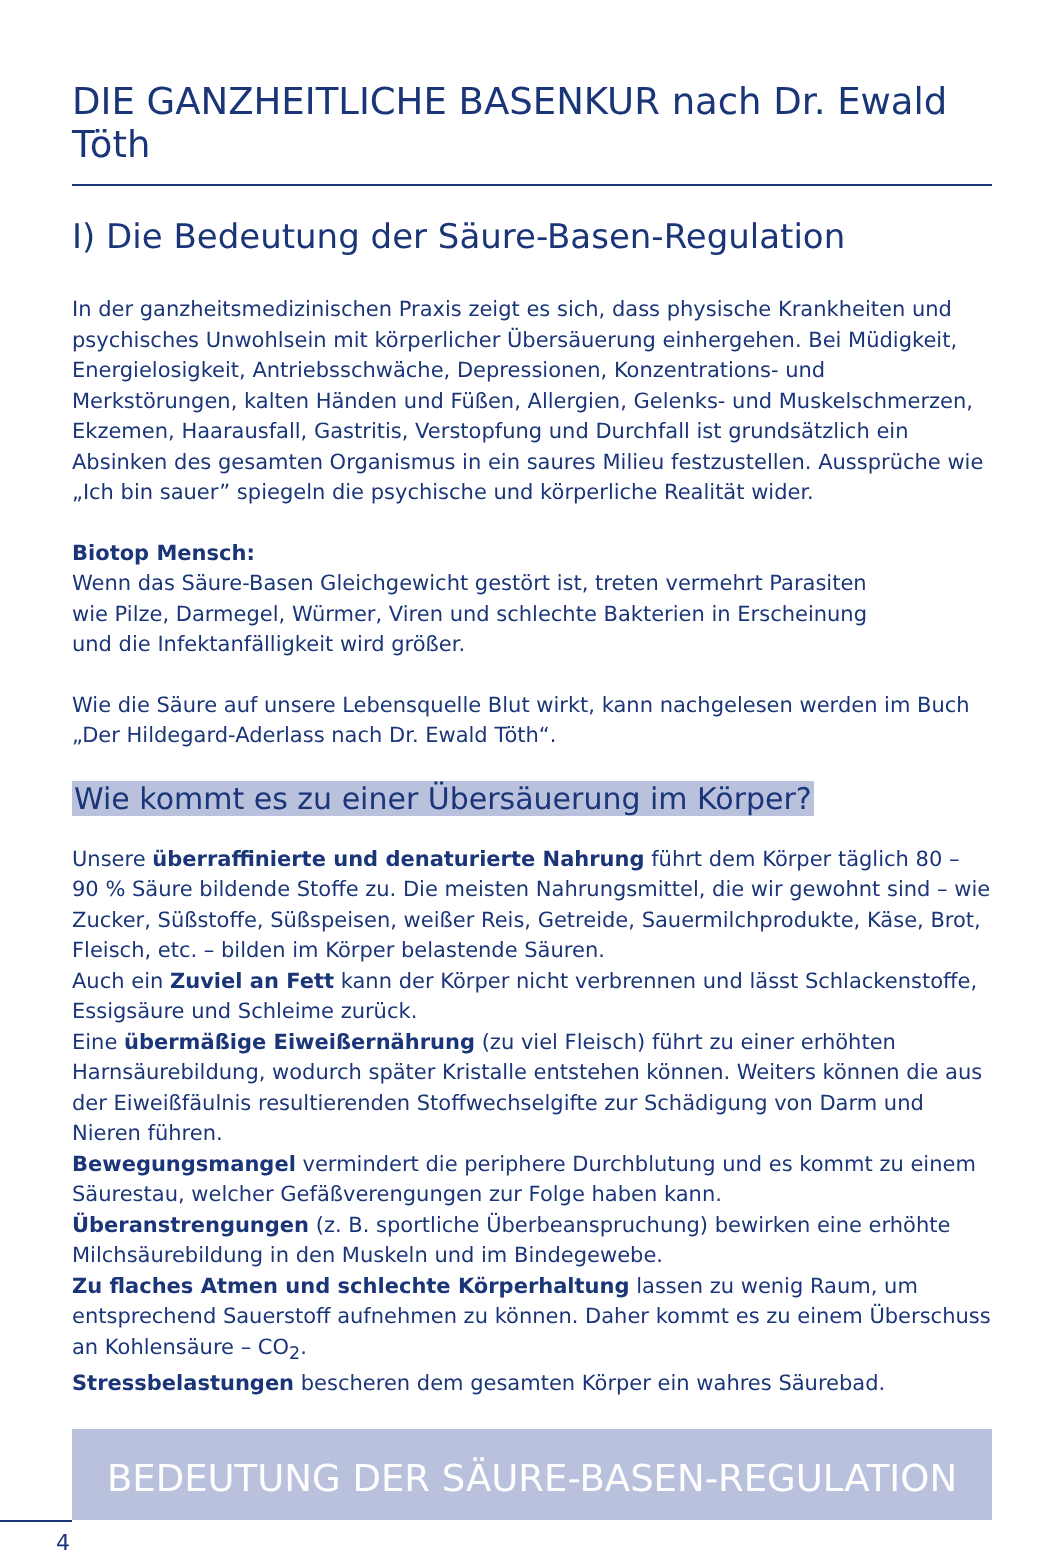DIE GANZHEITLICHE BASENKUR nach Dr. Ewald Töth
I) Die Bedeutung der Säure-Basen-Regulation
In der ganzheitsmedizinischen Praxis zeigt es sich, dass physische Krankheiten und psychisches Unwohlsein mit körperlicher Übersäuerung einhergehen. Bei Müdigkeit, Energielosigkeit, Antriebsschwäche, Depressionen, Konzentrations- und Merkstörungen, kalten Händen und Füßen, Allergien, Gelenks- und Muskelschmerzen, Ekzemen, Haarausfall, Gastritis, Verstopfung und Durchfall ist grundsätzlich ein Absinken des gesamten Organismus in ein saures Milieu festzustellen. Aussprüche wie „Ich bin sauer” spiegeln die psychische und körperliche Realität wider.
Biotop Mensch:
Wenn das Säure-Basen Gleichgewicht gestört ist, treten vermehrt Parasiten
wie Pilze, Darmegel, Würmer, Viren und schlechte Bakterien in Erscheinung
und die Infektanfälligkeit wird größer.
Wie die Säure auf unsere Lebensquelle Blut wirkt, kann nachgelesen werden im Buch „Der Hildegard-Aderlass nach Dr. Ewald Töth“.
Wie kommt es zu einer Übersäuerung im Körper?
Unsere überraffinierte und denaturierte Nahrung führt dem Körper täglich 80 – 90 % Säure bildende Stoffe zu. Die meisten Nahrungsmittel, die wir gewohnt sind – wie Zucker, Süßstoffe, Süßspeisen, weißer Reis, Getreide, Sauermilchprodukte, Käse, Brot, Fleisch, etc. – bilden im Körper belastende Säuren.
Auch ein Zuviel an Fett kann der Körper nicht verbrennen und lässt Schlackenstoffe, Essigsäure und Schleime zurück.
Eine übermäßige Eiweißernährung (zu viel Fleisch) führt zu einer erhöhten Harnsäurebildung, wodurch später Kristalle entstehen können. Weiters können die aus der Eiweißfäulnis resultierenden Stoffwechselgifte zur Schädigung von Darm und Nieren führen.
Bewegungsmangel vermindert die periphere Durchblutung und es kommt zu einem Säurestau, welcher Gefäßverengungen zur Folge haben kann.
Überanstrengungen (z. B. sportliche Überbeanspruchung) bewirken eine erhöhte Milchsäurebildung in den Muskeln und im Bindegewebe.
Zu flaches Atmen und schlechte Körperhaltung lassen zu wenig Raum, um entsprechend Sauerstoff aufnehmen zu können. Daher kommt es zu einem Überschuss an Kohlensäure – CO<sub>2</sub>.
Stressbelastungen bescheren dem gesamten Körper ein wahres Säurebad.
BEDEUTUNG DER SÄURE-BASEN-REGULATION
4